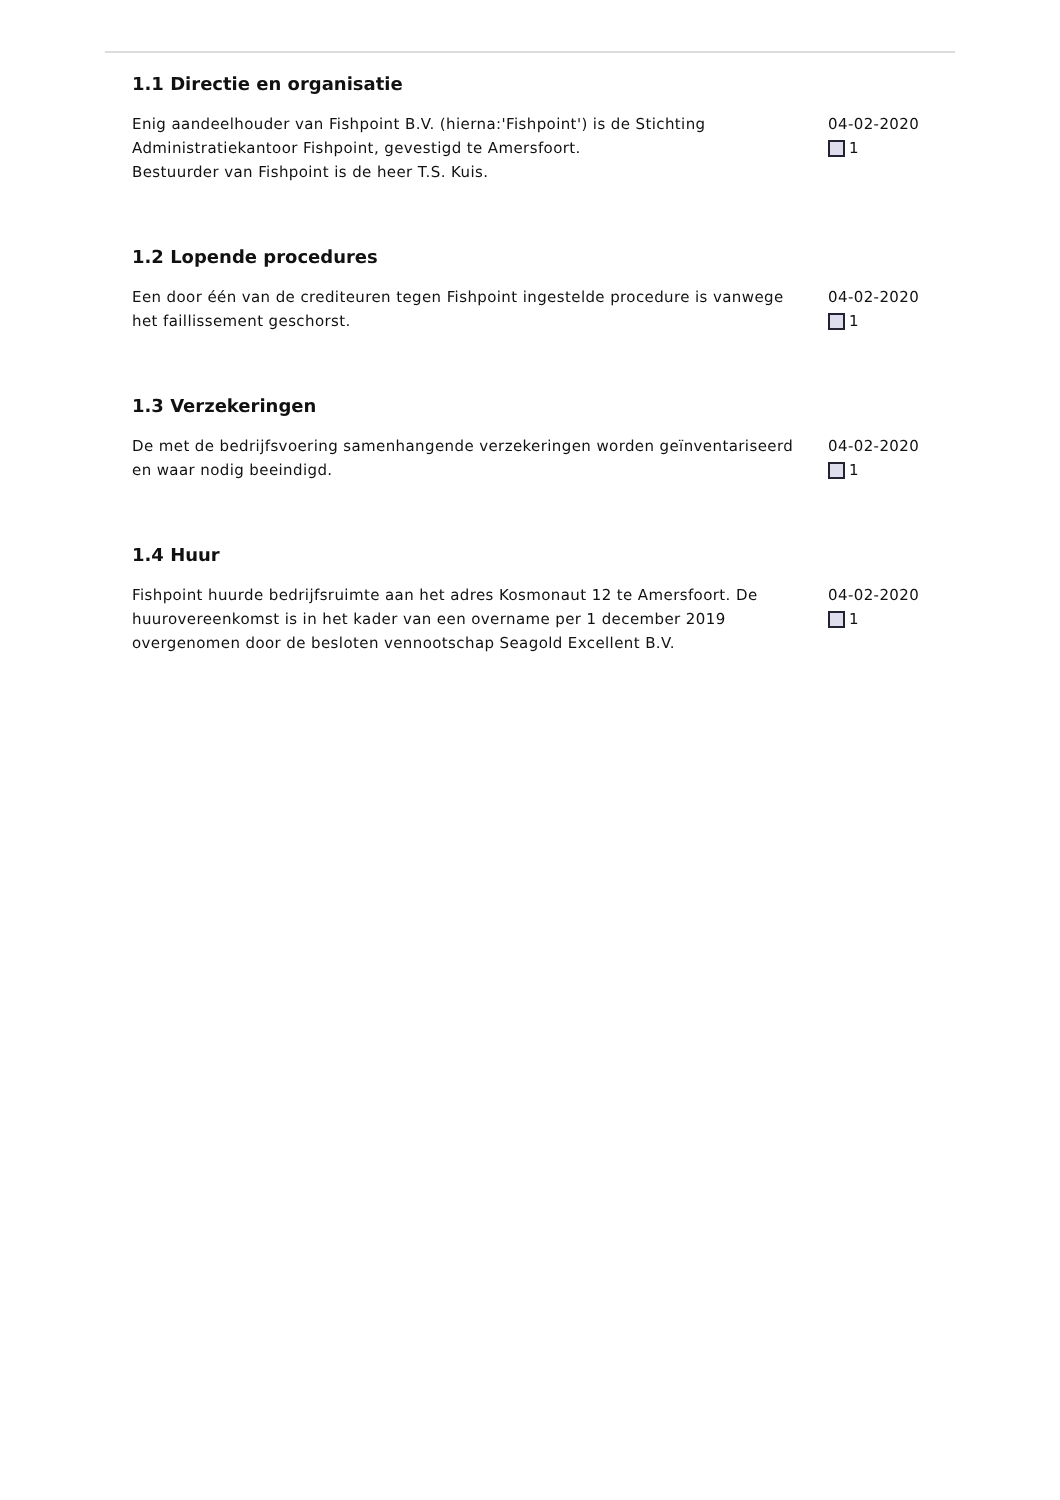1.1 Directie en organisatie
Enig aandeelhouder van Fishpoint B.V. (hierna:'Fishpoint') is de Stichting Administratiekantoor Fishpoint, gevestigd te Amersfoort.
Bestuurder van Fishpoint is de heer T.S. Kuis.
04-02-2020
1
1.2 Lopende procedures
Een door één van de crediteuren tegen Fishpoint ingestelde procedure is vanwege het faillissement geschorst.
04-02-2020
1
1.3 Verzekeringen
De met de bedrijfsvoering samenhangende verzekeringen worden geïnventariseerd en waar nodig beeindigd.
04-02-2020
1
1.4 Huur
Fishpoint huurde bedrijfsruimte aan het adres Kosmonaut 12 te Amersfoort. De huurovereenkomst is in het kader van een overname per 1 december 2019 overgenomen door de besloten vennootschap Seagold Excellent B.V.
04-02-2020
1